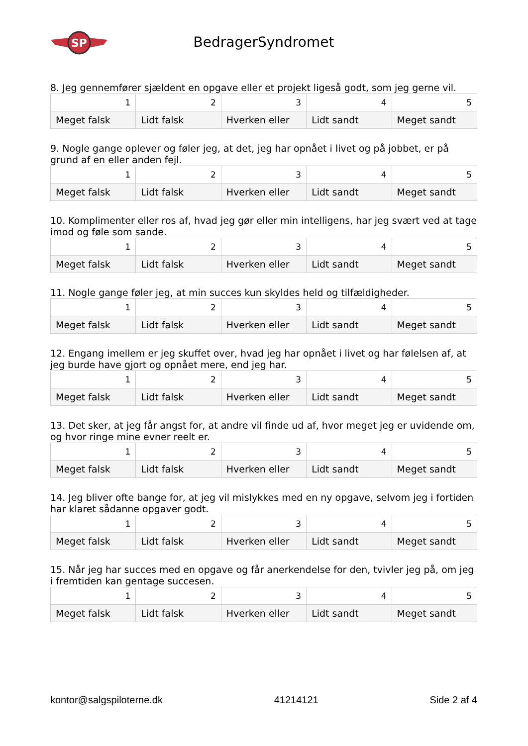SP
BedragerSyndromet
8. Jeg gennemfører sjældent en opgave eller et projekt ligeså godt, som jeg gerne vil.
| 1 | 2 | 3 | 4 | 5 |
| Meget falsk | Lidt falsk | Hverken eller | Lidt sandt | Meget sandt |
9. Nogle gange oplever og føler jeg, at det, jeg har opnået i livet og på jobbet, er på grund af en eller anden fejl.
| 1 | 2 | 3 | 4 | 5 |
| Meget falsk | Lidt falsk | Hverken eller | Lidt sandt | Meget sandt |
10. Komplimenter eller ros af, hvad jeg gør eller min intelligens, har jeg svært ved at tage imod og føle som sande.
| 1 | 2 | 3 | 4 | 5 |
| Meget falsk | Lidt falsk | Hverken eller | Lidt sandt | Meget sandt |
11. Nogle gange føler jeg, at min succes kun skyldes held og tilfældigheder.
| 1 | 2 | 3 | 4 | 5 |
| Meget falsk | Lidt falsk | Hverken eller | Lidt sandt | Meget sandt |
12. Engang imellem er jeg skuffet over, hvad jeg har opnået i livet og har følelsen af, at jeg burde have gjort og opnået mere, end jeg har.
| 1 | 2 | 3 | 4 | 5 |
| Meget falsk | Lidt falsk | Hverken eller | Lidt sandt | Meget sandt |
13. Det sker, at jeg får angst for, at andre vil finde ud af, hvor meget jeg er uvidende om, og hvor ringe mine evner reelt er.
| 1 | 2 | 3 | 4 | 5 |
| Meget falsk | Lidt falsk | Hverken eller | Lidt sandt | Meget sandt |
14. Jeg bliver ofte bange for, at jeg vil mislykkes med en ny opgave, selvom jeg i fortiden har klaret sådanne opgaver godt.
| 1 | 2 | 3 | 4 | 5 |
| Meget falsk | Lidt falsk | Hverken eller | Lidt sandt | Meget sandt |
15. Når jeg har succes med en opgave og får anerkendelse for den, tvivler jeg på, om jeg i fremtiden kan gentage succesen.
| 1 | 2 | 3 | 4 | 5 |
| Meget falsk | Lidt falsk | Hverken eller | Lidt sandt | Meget sandt |
kontor@salgspiloterne.dk 41214121 Side 2 af 4